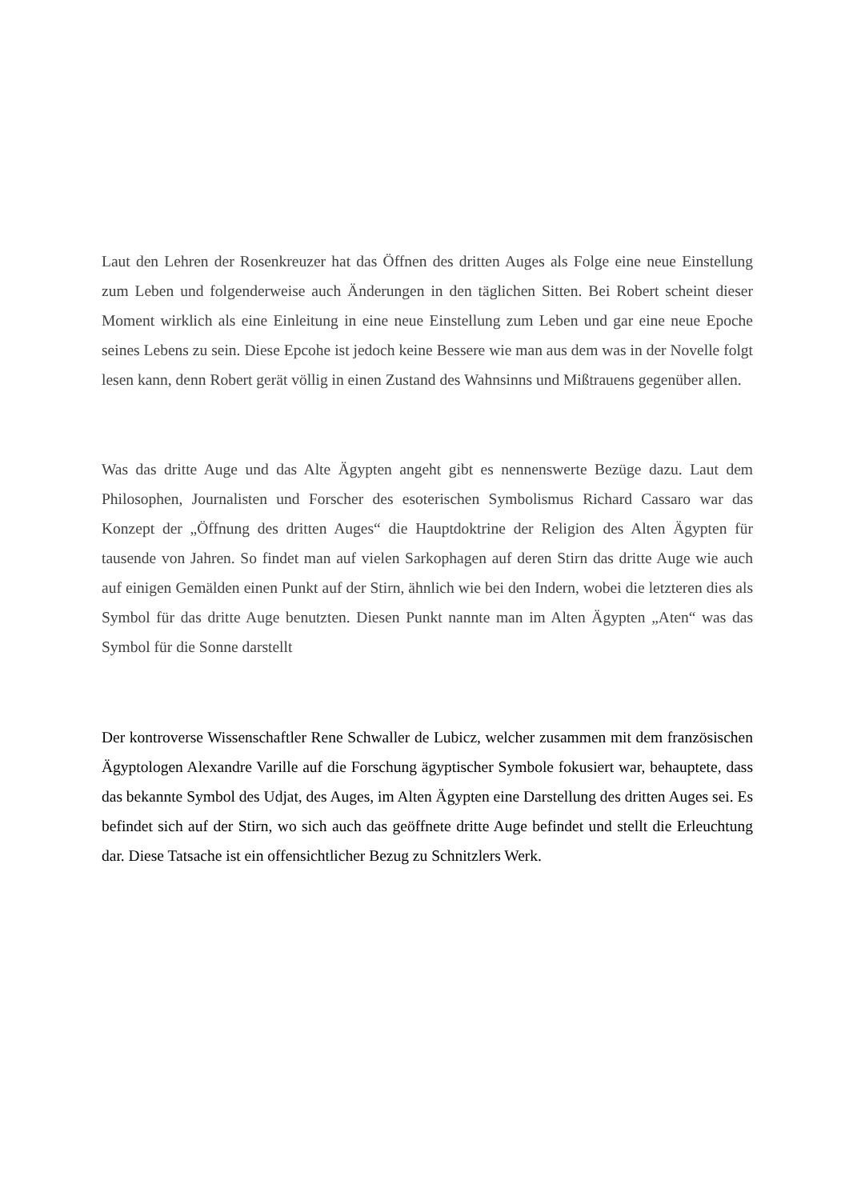Laut den Lehren der Rosenkreuzer hat das Öffnen des dritten Auges als Folge eine neue Einstellung zum Leben und folgenderweise auch Änderungen in den täglichen Sitten. Bei Robert scheint dieser Moment wirklich als eine Einleitung in eine neue Einstellung zum Leben und gar eine neue Epoche seines Lebens zu sein. Diese Epcohe ist jedoch keine Bessere wie man aus dem was in der Novelle folgt lesen kann, denn Robert gerät völlig in einen Zustand des Wahnsinns und Mißtrauens gegenüber allen.
Was das dritte Auge und das Alte Ägypten angeht gibt es nennenswerte Bezüge dazu. Laut dem Philosophen, Journalisten und Forscher des esoterischen Symbolismus Richard Cassaro war das Konzept der „Öffnung des dritten Auges“ die Hauptdoktrine der Religion des Alten Ägypten für tausende von Jahren. So findet man auf vielen Sarkophagen auf deren Stirn das dritte Auge wie auch auf einigen Gemälden einen Punkt auf der Stirn, ähnlich wie bei den Indern, wobei die letzteren dies als Symbol für das dritte Auge benutzten. Diesen Punkt nannte man im Alten Ägypten „Aten“ was das Symbol für die Sonne darstellt
Der kontroverse Wissenschaftler Rene Schwaller de Lubicz, welcher zusammen mit dem französischen Ägyptologen Alexandre Varille auf die Forschung ägyptischer Symbole fokusiert war, behauptete, dass das bekannte Symbol des Udjat, des Auges, im Alten Ägypten eine Darstellung des dritten Auges sei. Es befindet sich auf der Stirn, wo sich auch das geöffnete dritte Auge befindet und stellt die Erleuchtung dar. Diese Tatsache ist ein offensichtlicher Bezug zu Schnitzlers Werk.